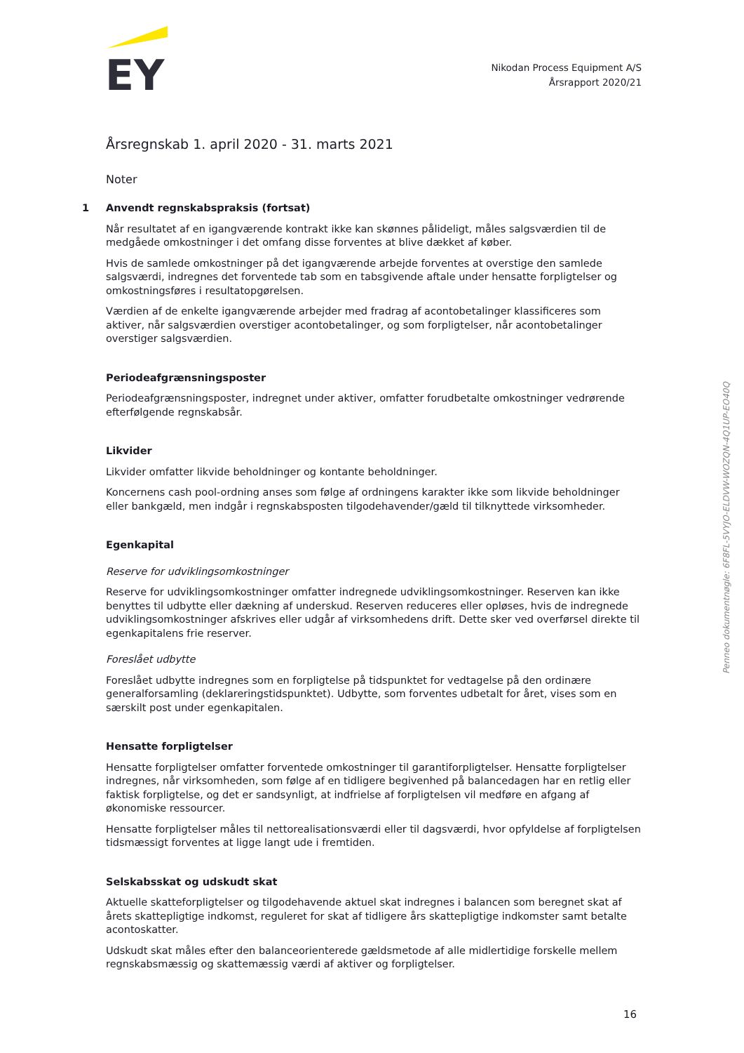EY
Nikodan Process Equipment A/S
Årsrapport 2020/21
Årsregnskab 1. april 2020 - 31. marts 2021
Noter
1
Anvendt regnskabspraksis (fortsat)
Når resultatet af en igangværende kontrakt ikke kan skønnes pålideligt, måles salgsværdien til de medgåede omkostninger i det omfang disse forventes at blive dækket af køber.
Hvis de samlede omkostninger på det igangværende arbejde forventes at overstige den samlede salgsværdi, indregnes det forventede tab som en tabsgivende aftale under hensatte forpligtelser og omkostningsføres i resultatopgørelsen.
Værdien af de enkelte igangværende arbejder med fradrag af acontobetalinger klassificeres som aktiver, når salgsværdien overstiger acontobetalinger, og som forpligtelser, når acontobetalinger overstiger salgsværdien.
Periodeafgrænsningsposter
Periodeafgrænsningsposter, indregnet under aktiver, omfatter forudbetalte omkostninger vedrørende efterfølgende regnskabsår.
Likvider
Likvider omfatter likvide beholdninger og kontante beholdninger.
Koncernens cash pool-ordning anses som følge af ordningens karakter ikke som likvide beholdninger eller bankgæld, men indgår i regnskabsposten tilgodehavender/gæld til tilknyttede virksomheder.
Egenkapital
Reserve for udviklingsomkostninger
Reserve for udviklingsomkostninger omfatter indregnede udviklingsomkostninger. Reserven kan ikke benyttes til udbytte eller dækning af underskud. Reserven reduceres eller opløses, hvis de indregnede udviklingsomkostninger afskrives eller udgår af virksomhedens drift. Dette sker ved overførsel direkte til egenkapitalens frie reserver.
Foreslået udbytte
Foreslået udbytte indregnes som en forpligtelse på tidspunktet for vedtagelse på den ordinære generalforsamling (deklareringstidspunktet). Udbytte, som forventes udbetalt for året, vises som en særskilt post under egenkapitalen.
Hensatte forpligtelser
Hensatte forpligtelser omfatter forventede omkostninger til garantiforpligtelser. Hensatte forpligtelser indregnes, når virksomheden, som følge af en tidligere begivenhed på balancedagen har en retlig eller faktisk forpligtelse, og det er sandsynligt, at indfrielse af forpligtelsen vil medføre en afgang af økonomiske ressourcer.
Hensatte forpligtelser måles til nettorealisationsværdi eller til dagsværdi, hvor opfyldelse af forpligtelsen tidsmæssigt forventes at ligge langt ude i fremtiden.
Selskabsskat og udskudt skat
Aktuelle skatteforpligtelser og tilgodehavende aktuel skat indregnes i balancen som beregnet skat af årets skattepligtige indkomst, reguleret for skat af tidligere års skattepligtige indkomster samt betalte acontoskatter.
Udskudt skat måles efter den balanceorienterede gældsmetode af alle midlertidige forskelle mellem regnskabsmæssig og skattemæssig værdi af aktiver og forpligtelser.
Penneo dokumentnøgle: 6F8FL-5VYJO-ELDVW-WOZQN-4Q1UP-EO40Q
16